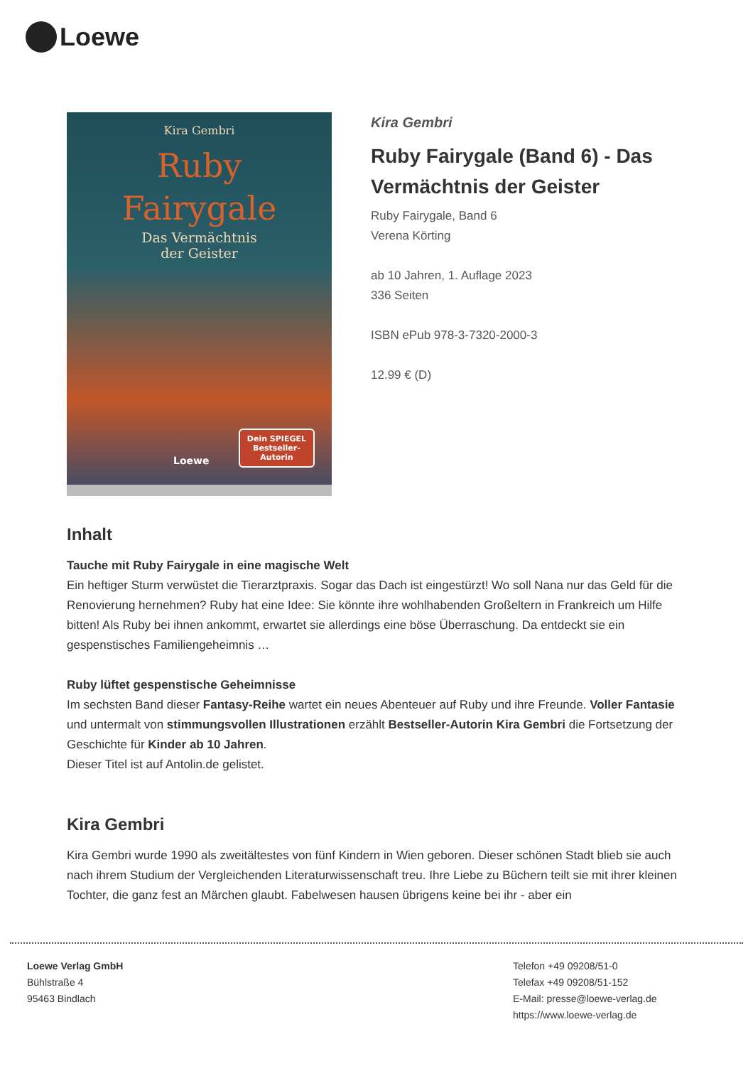Loewe
Kira Gembri
Ruby
Fairygale
Das Vermächtnis
der Geister
Dein SPIEGEL
Bestseller-
Autorin
Loewe
Kira Gembri
Ruby Fairygale (Band 6) - Das Vermächtnis der Geister
Ruby Fairygale, Band 6
Verena Körting
ab 10 Jahren, 1. Auflage 2023
336 Seiten
ISBN ePub 978-3-7320-2000-3
12.99 € (D)
Inhalt
Tauche mit Ruby Fairygale in eine magische Welt
Ein heftiger Sturm verwüstet die Tierarztpraxis. Sogar das Dach ist eingestürzt! Wo soll Nana nur das Geld für die Renovierung hernehmen? Ruby hat eine Idee: Sie könnte ihre wohlhabenden Großeltern in Frankreich um Hilfe bitten! Als Ruby bei ihnen ankommt, erwartet sie allerdings eine böse Überraschung. Da entdeckt sie ein gespenstisches Familiengeheimnis …
Ruby lüftet gespenstische Geheimnisse
Im sechsten Band dieser Fantasy-Reihe wartet ein neues Abenteuer auf Ruby und ihre Freunde. Voller Fantasie und untermalt von stimmungsvollen Illustrationen erzählt Bestseller-Autorin Kira Gembri die Fortsetzung der Geschichte für Kinder ab 10 Jahren.
Dieser Titel ist auf Antolin.de gelistet.
Kira Gembri
Kira Gembri wurde 1990 als zweitältestes von fünf Kindern in Wien geboren. Dieser schönen Stadt blieb sie auch nach ihrem Studium der Vergleichenden Literaturwissenschaft treu. Ihre Liebe zu Büchern teilt sie mit ihrer kleinen Tochter, die ganz fest an Märchen glaubt. Fabelwesen hausen übrigens keine bei ihr - aber ein
Loewe Verlag GmbH
Bühlstraße 4
95463 Bindlach
Telefon +49 09208/51-0
Telefax +49 09208/51-152
E-Mail: presse@loewe-verlag.de
https://www.loewe-verlag.de